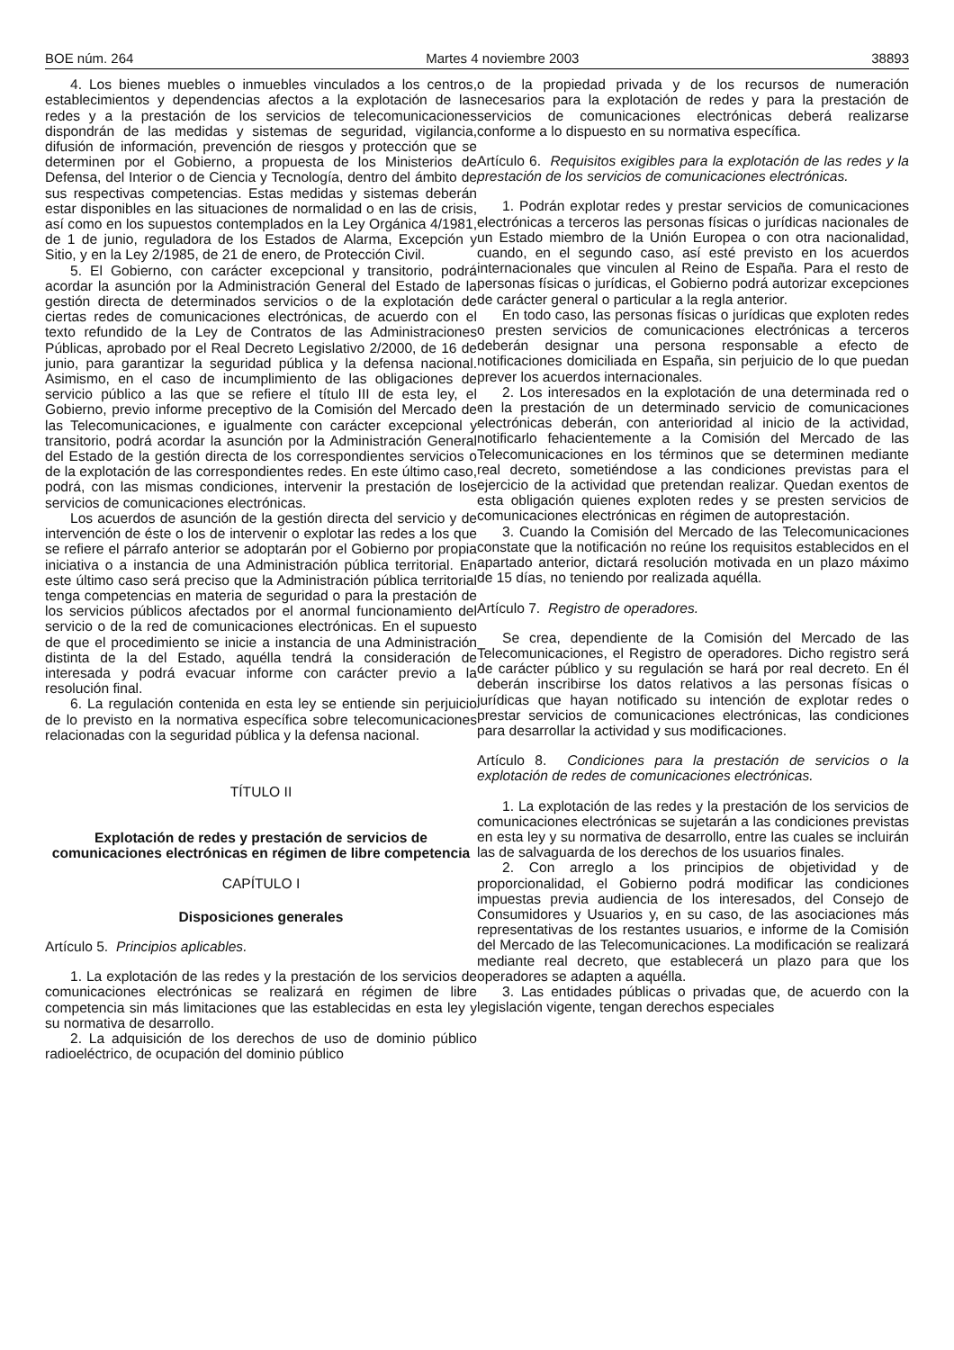BOE núm. 264 Martes 4 noviembre 2003 38893
4. Los bienes muebles o inmuebles vinculados a los centros, establecimientos y dependencias afectos a la explotación de las redes y a la prestación de los servicios de telecomunicaciones dispondrán de las medidas y sistemas de seguridad, vigilancia, difusión de información, prevención de riesgos y protección que se determinen por el Gobierno, a propuesta de los Ministerios de Defensa, del Interior o de Ciencia y Tecnología, dentro del ámbito de sus respectivas competencias. Estas medidas y sistemas deberán estar disponibles en las situaciones de normalidad o en las de crisis, así como en los supuestos contemplados en la Ley Orgánica 4/1981, de 1 de junio, reguladora de los Estados de Alarma, Excepción y Sitio, y en la Ley 2/1985, de 21 de enero, de Protección Civil.
5. El Gobierno, con carácter excepcional y transitorio, podrá acordar la asunción por la Administración General del Estado de la gestión directa de determinados servicios o de la explotación de ciertas redes de comunicaciones electrónicas, de acuerdo con el texto refundido de la Ley de Contratos de las Administraciones Públicas, aprobado por el Real Decreto Legislativo 2/2000, de 16 de junio, para garantizar la seguridad pública y la defensa nacional. Asimismo, en el caso de incumplimiento de las obligaciones de servicio público a las que se refiere el título III de esta ley, el Gobierno, previo informe preceptivo de la Comisión del Mercado de las Telecomunicaciones, e igualmente con carácter excepcional y transitorio, podrá acordar la asunción por la Administración General del Estado de la gestión directa de los correspondientes servicios o de la explotación de las correspondientes redes. En este último caso, podrá, con las mismas condiciones, intervenir la prestación de los servicios de comunicaciones electrónicas.
Los acuerdos de asunción de la gestión directa del servicio y de intervención de éste o los de intervenir o explotar las redes a los que se refiere el párrafo anterior se adoptarán por el Gobierno por propia iniciativa o a instancia de una Administración pública territorial. En este último caso será preciso que la Administración pública territorial tenga competencias en materia de seguridad o para la prestación de los servicios públicos afectados por el anormal funcionamiento del servicio o de la red de comunicaciones electrónicas. En el supuesto de que el procedimiento se inicie a instancia de una Administración distinta de la del Estado, aquélla tendrá la consideración de interesada y podrá evacuar informe con carácter previo a la resolución final.
6. La regulación contenida en esta ley se entiende sin perjuicio de lo previsto en la normativa específica sobre telecomunicaciones relacionadas con la seguridad pública y la defensa nacional.
TÍTULO II
Explotación de redes y prestación de servicios de comunicaciones electrónicas en régimen de libre competencia
CAPÍTULO I
Disposiciones generales
Artículo 5. Principios aplicables.
1. La explotación de las redes y la prestación de los servicios de comunicaciones electrónicas se realizará en régimen de libre competencia sin más limitaciones que las establecidas en esta ley y su normativa de desarrollo.
2. La adquisición de los derechos de uso de dominio público radioeléctrico, de ocupación del dominio público
o de la propiedad privada y de los recursos de numeración necesarios para la explotación de redes y para la prestación de servicios de comunicaciones electrónicas deberá realizarse conforme a lo dispuesto en su normativa específica.
Artículo 6. Requisitos exigibles para la explotación de las redes y la prestación de los servicios de comunicaciones electrónicas.
1. Podrán explotar redes y prestar servicios de comunicaciones electrónicas a terceros las personas físicas o jurídicas nacionales de un Estado miembro de la Unión Europea o con otra nacionalidad, cuando, en el segundo caso, así esté previsto en los acuerdos internacionales que vinculen al Reino de España. Para el resto de personas físicas o jurídicas, el Gobierno podrá autorizar excepciones de carácter general o particular a la regla anterior.
En todo caso, las personas físicas o jurídicas que exploten redes o presten servicios de comunicaciones electrónicas a terceros deberán designar una persona responsable a efecto de notificaciones domiciliada en España, sin perjuicio de lo que puedan prever los acuerdos internacionales.
2. Los interesados en la explotación de una determinada red o en la prestación de un determinado servicio de comunicaciones electrónicas deberán, con anterioridad al inicio de la actividad, notificarlo fehacientemente a la Comisión del Mercado de las Telecomunicaciones en los términos que se determinen mediante real decreto, sometiéndose a las condiciones previstas para el ejercicio de la actividad que pretendan realizar. Quedan exentos de esta obligación quienes exploten redes y se presten servicios de comunicaciones electrónicas en régimen de autoprestación.
3. Cuando la Comisión del Mercado de las Telecomunicaciones constate que la notificación no reúne los requisitos establecidos en el apartado anterior, dictará resolución motivada en un plazo máximo de 15 días, no teniendo por realizada aquélla.
Artículo 7. Registro de operadores.
Se crea, dependiente de la Comisión del Mercado de las Telecomunicaciones, el Registro de operadores. Dicho registro será de carácter público y su regulación se hará por real decreto. En él deberán inscribirse los datos relativos a las personas físicas o jurídicas que hayan notificado su intención de explotar redes o prestar servicios de comunicaciones electrónicas, las condiciones para desarrollar la actividad y sus modificaciones.
Artículo 8. Condiciones para la prestación de servicios o la explotación de redes de comunicaciones electrónicas.
1. La explotación de las redes y la prestación de los servicios de comunicaciones electrónicas se sujetarán a las condiciones previstas en esta ley y su normativa de desarrollo, entre las cuales se incluirán las de salvaguarda de los derechos de los usuarios finales.
2. Con arreglo a los principios de objetividad y de proporcionalidad, el Gobierno podrá modificar las condiciones impuestas previa audiencia de los interesados, del Consejo de Consumidores y Usuarios y, en su caso, de las asociaciones más representativas de los restantes usuarios, e informe de la Comisión del Mercado de las Telecomunicaciones. La modificación se realizará mediante real decreto, que establecerá un plazo para que los operadores se adapten a aquélla.
3. Las entidades públicas o privadas que, de acuerdo con la legislación vigente, tengan derechos especiales